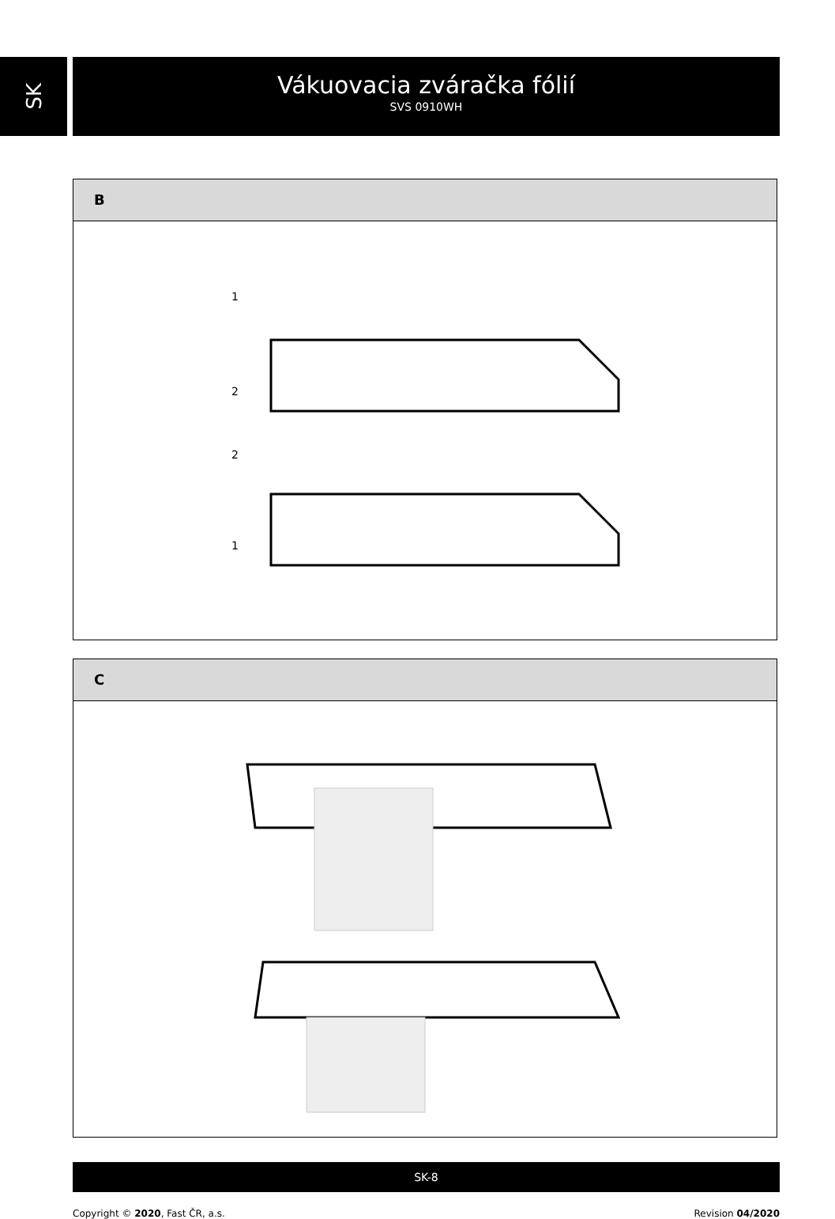SK
Vákuovacia zváračka fólií
SVS 0910WH
B
1
2
2
1
C
SK-8
Copyright © 2020, Fast ČR, a.s. Revision 04/2020